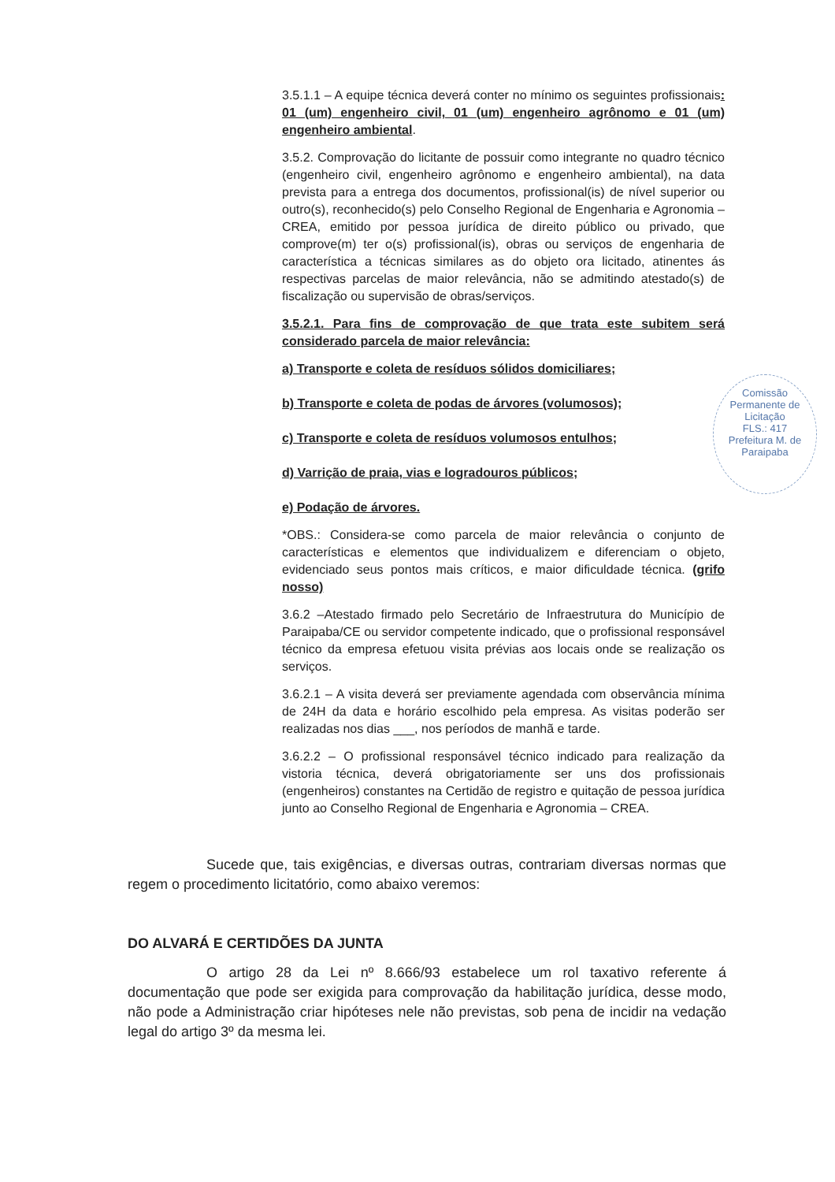3.5.1.1 – A equipe técnica deverá conter no mínimo os seguintes profissionais: 01 (um) engenheiro civil, 01 (um) engenheiro agrônomo e 01 (um) engenheiro ambiental.
3.5.2. Comprovação do licitante de possuir como integrante no quadro técnico (engenheiro civil, engenheiro agrônomo e engenheiro ambiental), na data prevista para a entrega dos documentos, profissional(is) de nível superior ou outro(s), reconhecido(s) pelo Conselho Regional de Engenharia e Agronomia – CREA, emitido por pessoa jurídica de direito público ou privado, que comprove(m) ter o(s) profissional(is), obras ou serviços de engenharia de característica a técnicas similares as do objeto ora licitado, atinentes ás respectivas parcelas de maior relevância, não se admitindo atestado(s) de fiscalização ou supervisão de obras/serviços.
3.5.2.1. Para fins de comprovação de que trata este subitem será considerado parcela de maior relevância:
a) Transporte e coleta de resíduos sólidos domiciliares;
b) Transporte e coleta de podas de árvores (volumosos);
c) Transporte e coleta de resíduos volumosos entulhos;
d) Varrição de praia, vias e logradouros públicos;
e) Podação de árvores.
*OBS.: Considera-se como parcela de maior relevância o conjunto de características e elementos que individualizem e diferenciam o objeto, evidenciado seus pontos mais críticos, e maior dificuldade técnica. (grifo nosso)
3.6.2 –Atestado firmado pelo Secretário de Infraestrutura do Município de Paraipaba/CE ou servidor competente indicado, que o profissional responsável técnico da empresa efetuou visita prévias aos locais onde se realização os serviços.
3.6.2.1 – A visita deverá ser previamente agendada com observância mínima de 24H da data e horário escolhido pela empresa. As visitas poderão ser realizadas nos dias ___, nos períodos de manhã e tarde.
3.6.2.2 – O profissional responsável técnico indicado para realização da vistoria técnica, deverá obrigatoriamente ser uns dos profissionais (engenheiros) constantes na Certidão de registro e quitação de pessoa jurídica junto ao Conselho Regional de Engenharia e Agronomia – CREA.
Comissão Permanente de Licitação
FLS.: 417
Prefeitura M. de Paraipaba
Sucede que, tais exigências, e diversas outras, contrariam diversas normas que regem o procedimento licitatório, como abaixo veremos:
DO ALVARÁ E CERTIDÕES DA JUNTA
O artigo 28 da Lei nº 8.666/93 estabelece um rol taxativo referente á documentação que pode ser exigida para comprovação da habilitação jurídica, desse modo, não pode a Administração criar hipóteses nele não previstas, sob pena de incidir na vedação legal do artigo 3º da mesma lei.